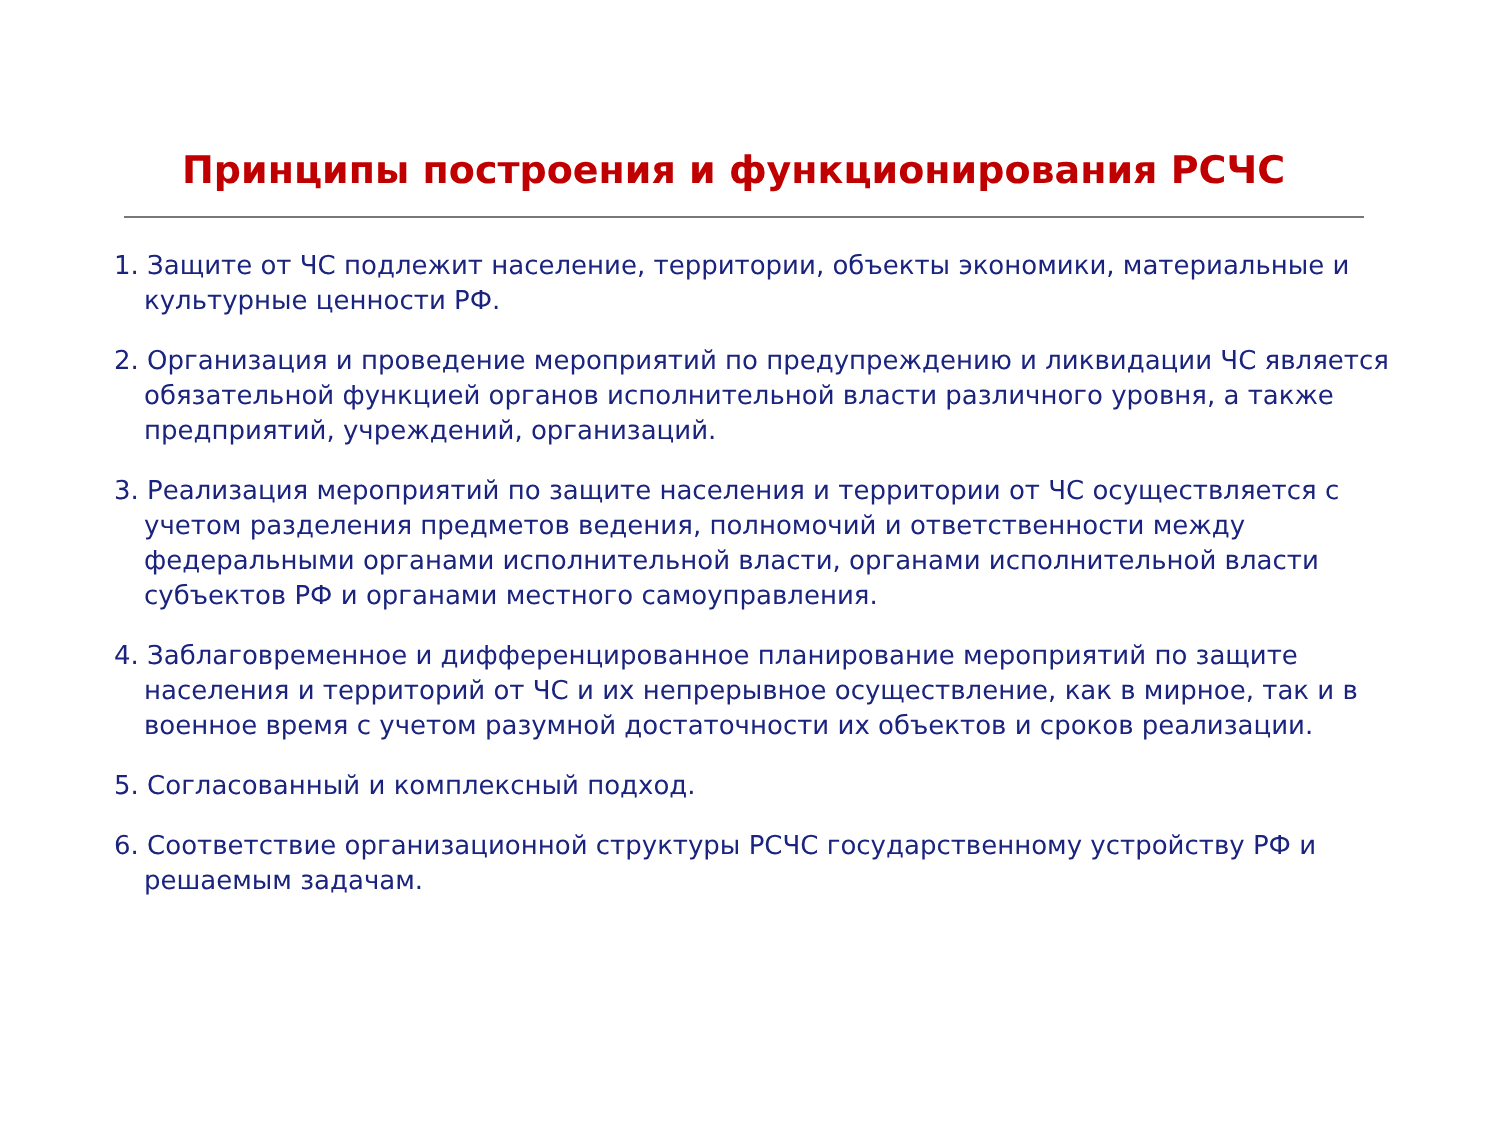Принципы построения и функционирования РСЧС
1. Защите от ЧС подлежит население, территории, объекты экономики, материальные и культурные ценности РФ.
2. Организация и проведение мероприятий по предупреждению и ликвидации ЧС является обязательной функцией органов исполнительной власти различного уровня, а также предприятий, учреждений, организаций.
3. Реализация мероприятий по защите населения и территории от ЧС осуществляется с учетом разделения предметов ведения, полномочий и ответственности между федеральными органами исполнительной власти, органами исполнительной власти субъектов РФ и органами местного самоуправления.
4. Заблаговременное и дифференцированное планирование мероприятий по защите населения и территорий от ЧС и их непрерывное осуществление, как в мирное, так и в военное время с учетом разумной достаточности их объектов и сроков реализации.
5. Согласованный и комплексный подход.
6. Соответствие организационной структуры РСЧС государственному устройству РФ и решаемым задачам.